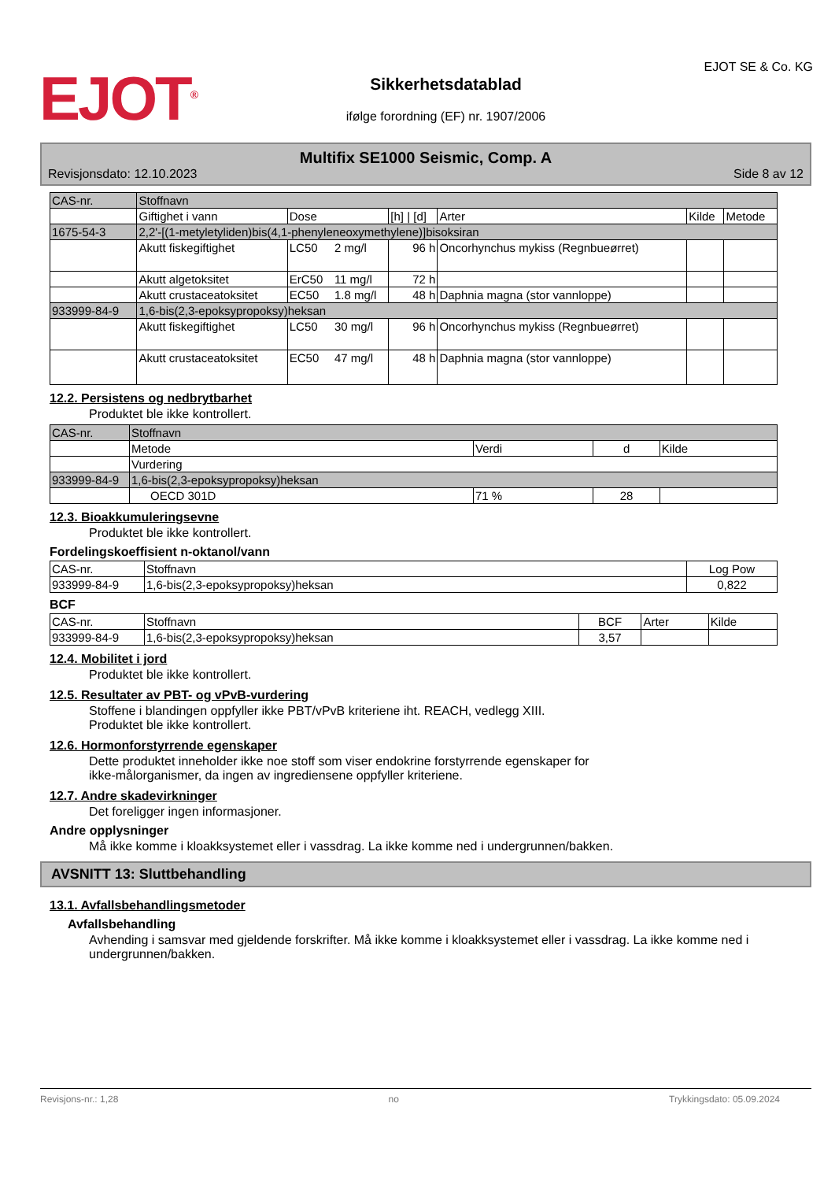EJOT<sup>®</sup>
Sikkerhetsdatablad
ifølge forordning (EF) nr. 1907/2006
EJOT SE & Co. KG
Multifix SE1000 Seismic, Comp. A
Revisjonsdato: 12.10.2023 Side 8 av 12
| CAS-nr. | Stoffnavn | | | | | | |
| --- | --- | --- | --- | --- | --- | --- | --- |
| | Giftighet i vann | Dose | | [h] / [d] | Arter | Kilde | Metode |
| 1675-54-3 | 2,2'-[(1-metyletyliden)bis(4,1-phenyleneoxymethylene)]bisoksiran | | | | | | |
| | Akutt fiskegiftighet | LC50 | 2 mg/l | 96 h | Oncorhynchus mykiss (Regnbueørret) | | |
| | Akutt algetoksitet | ErC50 | 11 mg/l | 72 h | | | |
| | Akutt crustaceatoksitet | EC50 | 1.8 mg/l | 48 h | Daphnia magna (stor vannloppe) | | |
| 933999-84-9 | 1,6-bis(2,3-epoksypropoksy)heksan | | | | | | |
| | Akutt fiskegiftighet | LC50 | 30 mg/l | 96 h | Oncorhynchus mykiss (Regnbueørret) | | |
| | Akutt crustaceatoksitet | EC50 | 47 mg/l | 48 h | Daphnia magna (stor vannloppe) | | |
12.2. Persistens og nedbrytbarhet
Produktet ble ikke kontrollert.
| CAS-nr. | Stoffnavn | | | |
| --- | --- | --- | --- | --- |
| | Metode | Verdi | d | Kilde |
| | Vurdering | | | |
| 933999-84-9 | 1,6-bis(2,3-epoksypropoksy)heksan | | | |
| | OECD 301D | 71 % | 28 | |
12.3. Bioakkumuleringsevne
Produktet ble ikke kontrollert.
Fordelingskoeffisient n-oktanol/vann
| CAS-nr. | Stoffnavn | Log Pow |
| 933999-84-9 | 1,6-bis(2,3-epoksypropoksy)heksan | 0,822 |
BCF
| CAS-nr. | Stoffnavn | BCF | Arter | Kilde |
| 933999-84-9 | 1,6-bis(2,3-epoksypropoksy)heksan | 3,57 | | |
12.4. Mobilitet i jord
Produktet ble ikke kontrollert.
12.5. Resultater av PBT- og vPvB-vurdering
Stoffene i blandingen oppfyller ikke PBT/vPvB kriteriene iht. REACH, vedlegg XIII.
Produktet ble ikke kontrollert.
12.6. Hormonforstyrrende egenskaper
Dette produktet inneholder ikke noe stoff som viser endokrine forstyrrende egenskaper for
ikke-målorganismer, da ingen av ingrediensene oppfyller kriteriene.
12.7. Andre skadevirkninger
Det foreligger ingen informasjoner.
Andre opplysninger
Må ikke komme i kloakksystemet eller i vassdrag. La ikke komme ned i undergrunnen/bakken.
AVSNITT 13: Sluttbehandling
13.1. Avfallsbehandlingsmetoder
Avfallsbehandling
Avhending i samsvar med gjeldende forskrifter. Må ikke komme i kloakksystemet eller i vassdrag. La ikke komme ned i undergrunnen/bakken.
Revisjons-nr.: 1,28 no Trykkingsdato: 05.09.2024